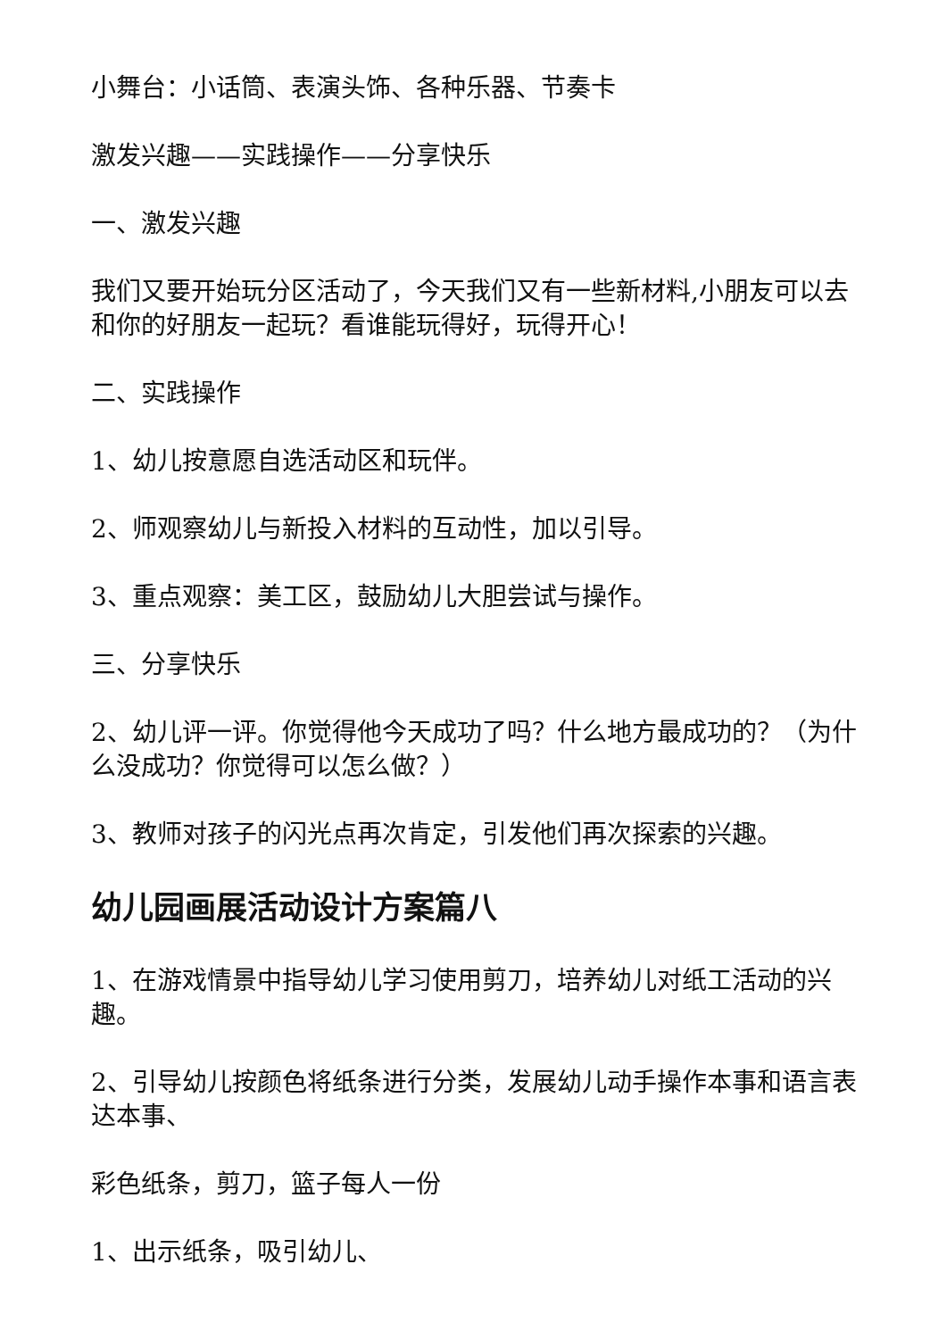小舞台：小话筒、表演头饰、各种乐器、节奏卡
激发兴趣——实践操作——分享快乐
一、激发兴趣
我们又要开始玩分区活动了，今天我们又有一些新材料,小朋友可以去和你的好朋友一起玩？看谁能玩得好，玩得开心！
二、实践操作
1、幼儿按意愿自选活动区和玩伴。
2、师观察幼儿与新投入材料的互动性，加以引导。
3、重点观察：美工区，鼓励幼儿大胆尝试与操作。
三、分享快乐
2、幼儿评一评。你觉得他今天成功了吗？什么地方最成功的？（为什么没成功？你觉得可以怎么做？）
3、教师对孩子的闪光点再次肯定，引发他们再次探索的兴趣。
幼儿园画展活动设计方案篇八
1、在游戏情景中指导幼儿学习使用剪刀，培养幼儿对纸工活动的兴趣。
2、引导幼儿按颜色将纸条进行分类，发展幼儿动手操作本事和语言表达本事、
彩色纸条，剪刀，篮子每人一份
1、出示纸条，吸引幼儿、